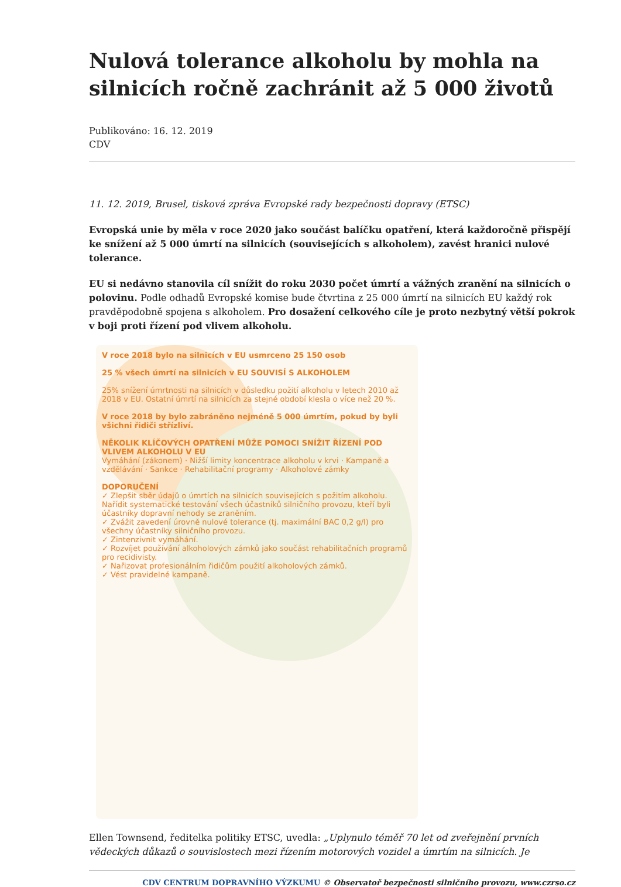Nulová tolerance alkoholu by mohla na silnicích ročně zachránit až 5 000 životů
Publikováno: 16. 12. 2019
CDV
11. 12. 2019, Brusel, tisková zpráva Evropské rady bezpečnosti dopravy (ETSC)
Evropská unie by měla v roce 2020 jako součást balíčku opatření, která každoročně přispějí ke snížení až 5 000 úmrtí na silnicích (souvisejících s alkoholem), zavést hranici nulové tolerance.
EU si nedávno stanovila cíl snížit do roku 2030 počet úmrtí a vážných zranění na silnicích o polovinu. Podle odhadů Evropské komise bude čtvrtina z 25 000 úmrtí na silnicích EU každý rok pravděpodobně spojena s alkoholem. Pro dosažení celkového cíle je proto nezbytný větší pokrok v boji proti řízení pod vlivem alkoholu.
V roce 2018 bylo na silnicích v EU usmrceno 25 150 osob
25 % všech úmrtí na silnicích v EU SOUVISÍ S ALKOHOLEM
25% snížení úmrtnosti na silnicích v důsledku požití alkoholu v letech 2010 až 2018 v EU. Ostatní úmrtí na silnicích za stejné období klesla o více než 20 %.
V roce 2018 by bylo zabráněno nejméně 5 000 úmrtím, pokud by byli všichni řidiči střízliví.
NĚKOLIK KLÍČOVÝCH OPATŘENÍ MŮŽE POMOCI SNÍŽIT ŘÍZENÍ POD VLIVEM ALKOHOLU V EU
Vymáhání (zákonem) · Nižší limity koncentrace alkoholu v krvi · Kampaně a vzdělávání · Sankce · Rehabilitační programy · Alkoholové zámky
DOPORUČENÍ
✓ Zlepšit sběr údajů o úmrtích na silnicích souvisejících s požitím alkoholu. Nařídit systematické testování všech účastníků silničního provozu, kteří byli účastníky dopravní nehody se zraněním.
✓ Zvážit zavedení úrovně nulové tolerance (tj. maximální BAC 0,2 g/l) pro všechny účastníky silničního provozu.
✓ Zintenzivnit vymáhání.
✓ Rozvíjet používání alkoholových zámků jako součást rehabilitačních programů pro recidivisty.
✓ Nařizovat profesionálním řidičům použití alkoholových zámků.
✓ Vést pravidelné kampaně.
Ellen Townsend, ředitelka politiky ETSC, uvedla: „Uplynulo téměř 70 let od zveřejnění prvních vědeckých důkazů o souvislostech mezi řízením motorových vozidel a úmrtím na silnicích. Je
CDV CENTRUM DOPRAVNÍHO VÝZKUMU © Observatoř bezpečnosti silničního provozu, www.czrso.cz